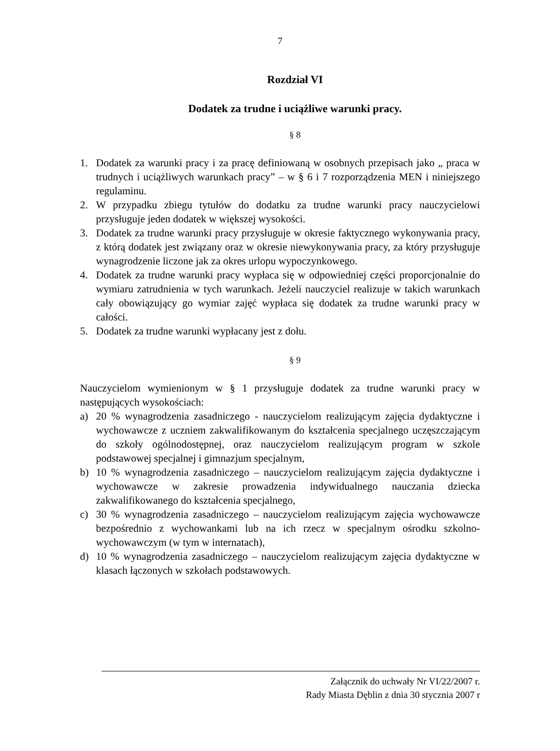7
Rozdział VI
Dodatek za trudne i uciążliwe warunki pracy.
§ 8
1. Dodatek za warunki pracy i za pracę definiowaną w osobnych przepisach jako „ praca w trudnych i uciążliwych warunkach pracy” – w § 6 i 7 rozporządzenia MEN i niniejszego regulaminu.
2. W przypadku zbiegu tytułów do dodatku za trudne warunki pracy nauczycielowi przysługuje jeden dodatek w większej wysokości.
3. Dodatek za trudne warunki pracy przysługuje w okresie faktycznego wykonywania pracy, z którą dodatek jest związany oraz w okresie niewykonywania pracy, za który przysługuje wynagrodzenie liczone jak za okres urlopu wypoczynkowego.
4. Dodatek za trudne warunki pracy wypłaca się w odpowiedniej części proporcjonalnie do wymiaru zatrudnienia w tych warunkach. Jeżeli nauczyciel realizuje w takich warunkach cały obowiązujący go wymiar zajęć wypłaca się dodatek za trudne warunki pracy w całości.
5. Dodatek za trudne warunki wypłacany jest z dołu.
§ 9
Nauczycielom wymienionym w § 1 przysługuje dodatek za trudne warunki pracy w następujących wysokościach:
a) 20 % wynagrodzenia zasadniczego - nauczycielom realizującym zajęcia dydaktyczne i wychowawcze z uczniem zakwalifikowanym do kształcenia specjalnego uczęszczającym do szkoły ogólnodostępnej, oraz nauczycielom realizującym program w szkole podstawowej specjalnej i gimnazjum specjalnym,
b) 10 % wynagrodzenia zasadniczego – nauczycielom realizującym zajęcia dydaktyczne i wychowawcze w zakresie prowadzenia indywidualnego nauczania dziecka zakwalifikowanego do kształcenia specjalnego,
c) 30 % wynagrodzenia zasadniczego – nauczycielom realizującym zajęcia wychowawcze bezpośrednio z wychowankami lub na ich rzecz w specjalnym ośrodku szkolno-wychowawczym (w tym w internatach),
d) 10 % wynagrodzenia zasadniczego – nauczycielom realizującym zajęcia dydaktyczne w klasach łączonych w szkołach podstawowych.
Załącznik do uchwały Nr VI/22/2007 r.
Rady Miasta Dęblin z dnia 30 stycznia 2007 r